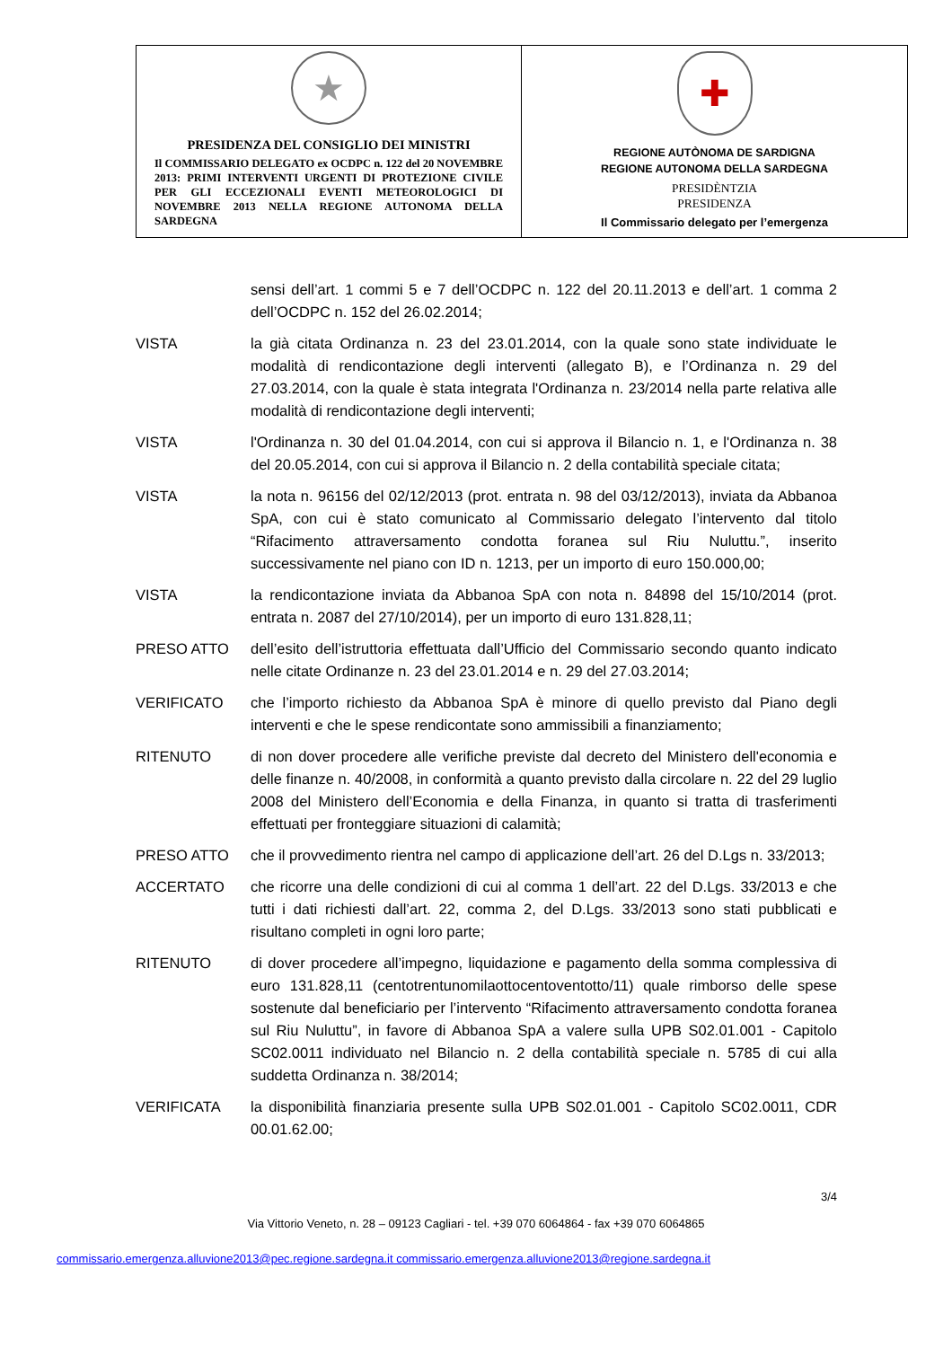★
PRESIDENZA DEL CONSIGLIO DEI MINISTRI
Il COMMISSARIO DELEGATO ex OCDPC n. 122 del 20 NOVEMBRE 2013: PRIMI INTERVENTI URGENTI DI PROTEZIONE CIVILE PER GLI ECCEZIONALI EVENTI METEOROLOGICI DI NOVEMBRE 2013 NELLA REGIONE AUTONOMA DELLA SARDEGNA
✚
REGIONE AUTÒNOMA DE SARDIGNA
REGIONE AUTONOMA DELLA SARDEGNA
PRESIDÈNTZIA
PRESIDENZA
Il Commissario delegato per l’emergenza
sensi dell’art. 1 commi 5 e 7 dell’OCDPC n. 122 del 20.11.2013 e dell’art. 1 comma 2 dell’OCDPC n. 152 del 26.02.2014;
VISTA la già citata Ordinanza n. 23 del 23.01.2014, con la quale sono state individuate le modalità di rendicontazione degli interventi (allegato B), e l’Ordinanza n. 29 del 27.03.2014, con la quale è stata integrata l'Ordinanza n. 23/2014 nella parte relativa alle modalità di rendicontazione degli interventi;
VISTA l'Ordinanza n. 30 del 01.04.2014, con cui si approva il Bilancio n. 1, e l'Ordinanza n. 38 del 20.05.2014, con cui si approva il Bilancio n. 2 della contabilità speciale citata;
VISTA la nota n. 96156 del 02/12/2013 (prot. entrata n. 98 del 03/12/2013), inviata da Abbanoa SpA, con cui è stato comunicato al Commissario delegato l’intervento dal titolo “Rifacimento attraversamento condotta foranea sul Riu Nuluttu.”, inserito successivamente nel piano con ID n. 1213, per un importo di euro 150.000,00;
VISTA la rendicontazione inviata da Abbanoa SpA con nota n. 84898 del 15/10/2014 (prot. entrata n. 2087 del 27/10/2014), per un importo di euro 131.828,11;
PRESO ATTO dell’esito dell’istruttoria effettuata dall’Ufficio del Commissario secondo quanto indicato nelle citate Ordinanze n. 23 del 23.01.2014 e n. 29 del 27.03.2014;
VERIFICATO che l’importo richiesto da Abbanoa SpA è minore di quello previsto dal Piano degli interventi e che le spese rendicontate sono ammissibili a finanziamento;
RITENUTO di non dover procedere alle verifiche previste dal decreto del Ministero dell'economia e delle finanze n. 40/2008, in conformità a quanto previsto dalla circolare n. 22 del 29 luglio 2008 del Ministero dell’Economia e della Finanza, in quanto si tratta di trasferimenti effettuati per fronteggiare situazioni di calamità;
PRESO ATTO che il provvedimento rientra nel campo di applicazione dell’art. 26 del D.Lgs n. 33/2013;
ACCERTATO che ricorre una delle condizioni di cui al comma 1 dell’art. 22 del D.Lgs. 33/2013 e che tutti i dati richiesti dall’art. 22, comma 2, del D.Lgs. 33/2013 sono stati pubblicati e risultano completi in ogni loro parte;
RITENUTO di dover procedere all’impegno, liquidazione e pagamento della somma complessiva di euro 131.828,11 (centotrentunomilaottocentoventotto/11) quale rimborso delle spese sostenute dal beneficiario per l’intervento “Rifacimento attraversamento condotta foranea sul Riu Nuluttu”, in favore di Abbanoa SpA a valere sulla UPB S02.01.001 - Capitolo SC02.0011 individuato nel Bilancio n. 2 della contabilità speciale n. 5785 di cui alla suddetta Ordinanza n. 38/2014;
VERIFICATA la disponibilità finanziaria presente sulla UPB S02.01.001 - Capitolo SC02.0011, CDR 00.01.62.00;
3/4
Via Vittorio Veneto, n. 28 – 09123 Cagliari - tel. +39 070 6064864 - fax +39 070 6064865
commissario.emergenza.alluvione2013@pec.regione.sardegna.it commissario.emergenza.alluvione2013@regione.sardegna.it